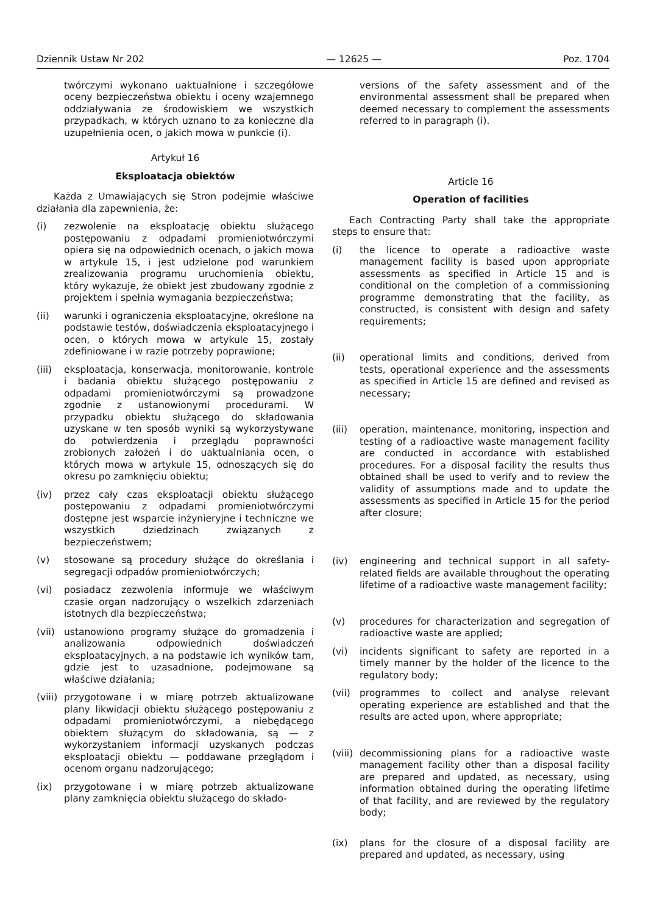Dziennik Ustaw Nr 202 — 12625 — Poz. 1704
twórczymi wykonano uaktualnione i szczegółowe oceny bezpieczeństwa obiektu i oceny wzajemnego oddziaływania ze środowiskiem we wszystkich przypadkach, w których uznano to za konieczne dla uzupełnienia ocen, o jakich mowa w punkcie (i).
Artykuł 16
Eksploatacja obiektów
Każda z Umawiających się Stron podejmie właściwe działania dla zapewnienia, że:
(i) zezwolenie na eksploatację obiektu służącego postępowaniu z odpadami promieniotwórczymi opiera się na odpowiednich ocenach, o jakich mowa w artykule 15, i jest udzielone pod warunkiem zrealizowania programu uruchomienia obiektu, który wykazuje, że obiekt jest zbudowany zgodnie z projektem i spełnia wymagania bezpieczeństwa;
(ii) warunki i ograniczenia eksploatacyjne, określone na podstawie testów, doświadczenia eksploatacyjnego i ocen, o których mowa w artykule 15, zostały zdefiniowane i w razie potrzeby poprawione;
(iii) eksploatacja, konserwacja, monitorowanie, kontrole i badania obiektu służącego postępowaniu z odpadami promieniotwórczymi są prowadzone zgodnie z ustanowionymi procedurami. W przypadku obiektu służącego do składowania uzyskane w ten sposób wyniki są wykorzystywane do potwierdzenia i przeglądu poprawności zrobionych założeń i do uaktualniania ocen, o których mowa w artykule 15, odnoszących się do okresu po zamknięciu obiektu;
(iv) przez cały czas eksploatacji obiektu służącego postępowaniu z odpadami promieniotwórczymi dostępne jest wsparcie inżynieryjne i techniczne we wszystkich dziedzinach związanych z bezpieczeństwem;
(v) stosowane są procedury służące do określania i segregacji odpadów promieniotwórczych;
(vi) posiadacz zezwolenia informuje we właściwym czasie organ nadzorujący o wszelkich zdarzeniach istotnych dla bezpieczeństwa;
(vii) ustanowiono programy służące do gromadzenia i analizowania odpowiednich doświadczeń eksploatacyjnych, a na podstawie ich wyników tam, gdzie jest to uzasadnione, podejmowane są właściwe działania;
(viii) przygotowane i w miarę potrzeb aktualizowane plany likwidacji obiektu służącego postępowaniu z odpadami promieniotwórczymi, a niebędącego obiektem służącym do składowania, są — z wykorzystaniem informacji uzyskanych podczas eksploatacji obiektu — poddawane przeglądom i ocenom organu nadzorującego;
(ix) przygotowane i w miarę potrzeb aktualizowane plany zamknięcia obiektu służącego do składo-
versions of the safety assessment and of the environmental assessment shall be prepared when deemed necessary to complement the assessments referred to in paragraph (i).
Article 16
Operation of facilities
Each Contracting Party shall take the appropriate steps to ensure that:
(i) the licence to operate a radioactive waste management facility is based upon appropriate assessments as specified in Article 15 and is conditional on the completion of a commissioning programme demonstrating that the facility, as constructed, is consistent with design and safety requirements;
(ii) operational limits and conditions, derived from tests, operational experience and the assessments as specified in Article 15 are defined and revised as necessary;
(iii) operation, maintenance, monitoring, inspection and testing of a radioactive waste management facility are conducted in accordance with established procedures. For a disposal facility the results thus obtained shall be used to verify and to review the validity of assumptions made and to update the assessments as specified in Article 15 for the period after closure;
(iv) engineering and technical support in all safety-related fields are available throughout the operating lifetime of a radioactive waste management facility;
(v) procedures for characterization and segregation of radioactive waste are applied;
(vi) incidents significant to safety are reported in a timely manner by the holder of the licence to the regulatory body;
(vii) programmes to collect and analyse relevant operating experience are established and that the results are acted upon, where appropriate;
(viii) decommissioning plans for a radioactive waste management facility other than a disposal facility are prepared and updated, as necessary, using information obtained during the operating lifetime of that facility, and are reviewed by the regulatory body;
(ix) plans for the closure of a disposal facility are prepared and updated, as necessary, using